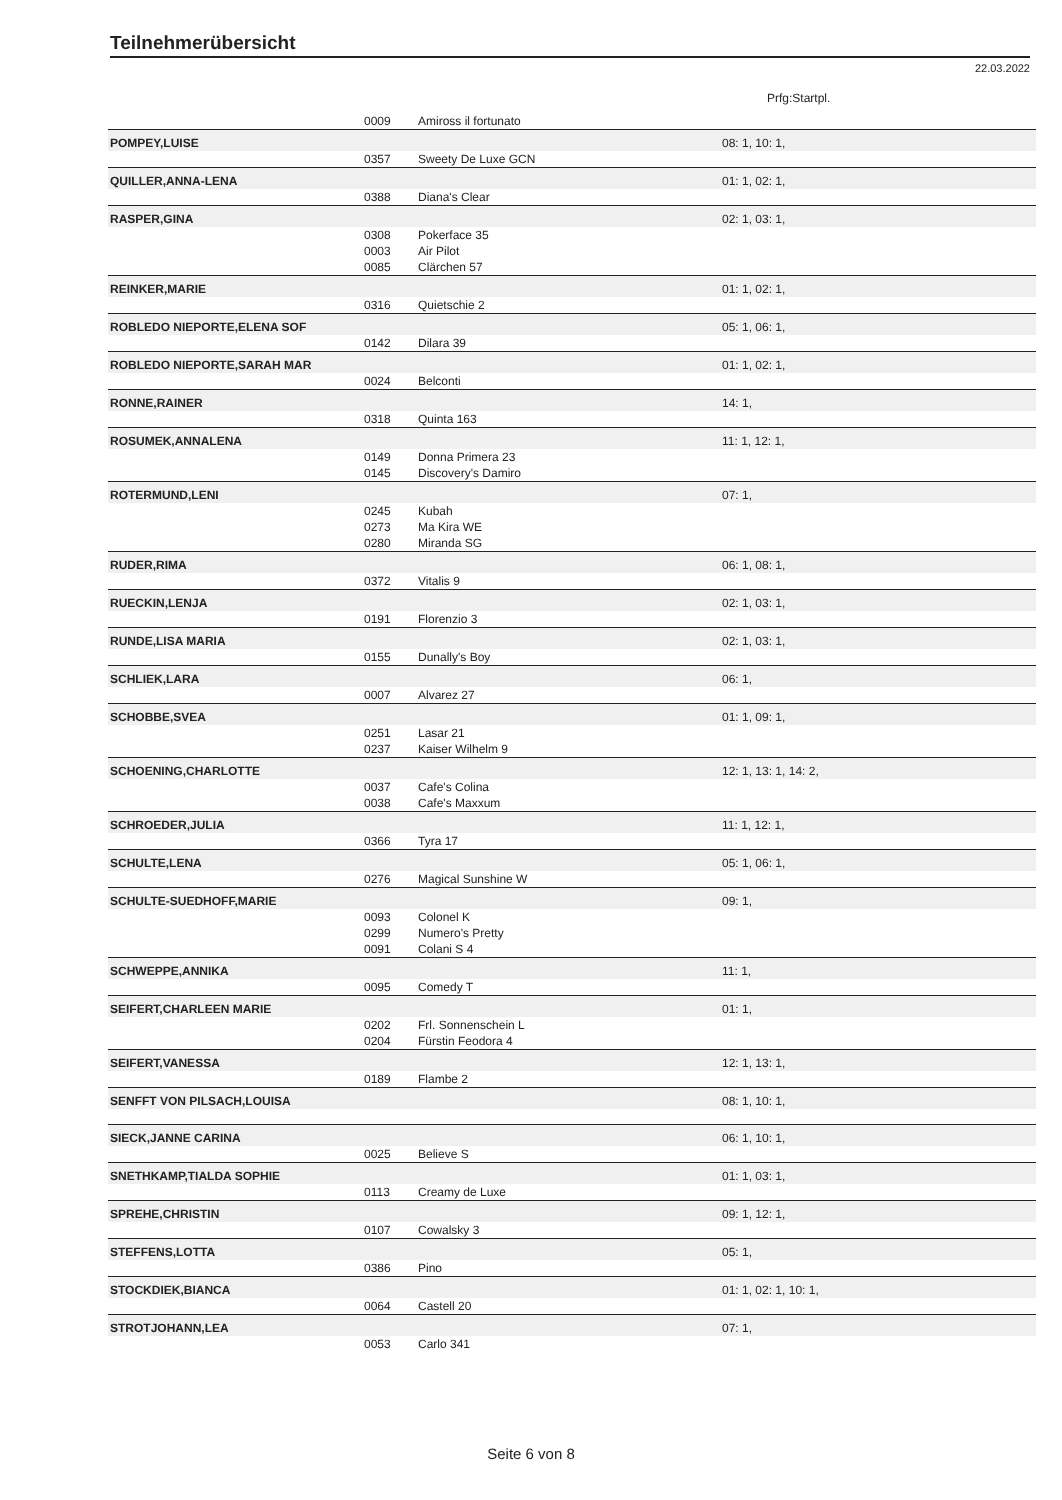Teilnehmerübersicht
22.03.2022
Prfg:Startpl.
| | 0009 | Amiross il fortunato | |
| POMPEY,LUISE | | | 08: 1, 10: 1, |
| | 0357 | Sweety De Luxe GCN | |
| QUILLER,ANNA-LENA | | | 01: 1, 02: 1, |
| | 0388 | Diana's Clear | |
| RASPER,GINA | | | 02: 1, 03: 1, |
| | 0308 | Pokerface 35 | |
| | 0003 | Air Pilot | |
| | 0085 | Clärchen 57 | |
| REINKER,MARIE | | | 01: 1, 02: 1, |
| | 0316 | Quietschie 2 | |
| ROBLEDO NIEPORTE,ELENA SOF | | | 05: 1, 06: 1, |
| | 0142 | Dilara 39 | |
| ROBLEDO NIEPORTE,SARAH MAR | | | 01: 1, 02: 1, |
| | 0024 | Belconti | |
| RONNE,RAINER | | | 14: 1, |
| | 0318 | Quinta 163 | |
| ROSUMEK,ANNALENA | | | 11: 1, 12: 1, |
| | 0149 | Donna Primera 23 | |
| | 0145 | Discovery's Damiro | |
| ROTERMUND,LENI | | | 07: 1, |
| | 0245 | Kubah | |
| | 0273 | Ma Kira WE | |
| | 0280 | Miranda SG | |
| RUDER,RIMA | | | 06: 1, 08: 1, |
| | 0372 | Vitalis 9 | |
| RUECKIN,LENJA | | | 02: 1, 03: 1, |
| | 0191 | Florenzio 3 | |
| RUNDE,LISA MARIA | | | 02: 1, 03: 1, |
| | 0155 | Dunally's Boy | |
| SCHLIEK,LARA | | | 06: 1, |
| | 0007 | Alvarez 27 | |
| SCHOBBE,SVEA | | | 01: 1, 09: 1, |
| | 0251 | Lasar 21 | |
| | 0237 | Kaiser Wilhelm 9 | |
| SCHOENING,CHARLOTTE | | | 12: 1, 13: 1, 14: 2, |
| | 0037 | Cafe's Colina | |
| | 0038 | Cafe's Maxxum | |
| SCHROEDER,JULIA | | | 11: 1, 12: 1, |
| | 0366 | Tyra 17 | |
| SCHULTE,LENA | | | 05: 1, 06: 1, |
| | 0276 | Magical Sunshine W | |
| SCHULTE-SUEDHOFF,MARIE | | | 09: 1, |
| | 0093 | Colonel K | |
| | 0299 | Numero's Pretty | |
| | 0091 | Colani S 4 | |
| SCHWEPPE,ANNIKA | | | 11: 1, |
| | 0095 | Comedy T | |
| SEIFERT,CHARLEEN MARIE | | | 01: 1, |
| | 0202 | Frl. Sonnenschein L | |
| | 0204 | Fürstin Feodora 4 | |
| SEIFERT,VANESSA | | | 12: 1, 13: 1, |
| | 0189 | Flambe 2 | |
| SENFFT VON PILSACH,LOUISA | | | 08: 1, 10: 1, |
| SIECK,JANNE CARINA | | | 06: 1, 10: 1, |
| | 0025 | Believe S | |
| SNETHKAMP,TIALDA SOPHIE | | | 01: 1, 03: 1, |
| | 0113 | Creamy de Luxe | |
| SPREHE,CHRISTIN | | | 09: 1, 12: 1, |
| | 0107 | Cowalsky 3 | |
| STEFFENS,LOTTA | | | 05: 1, |
| | 0386 | Pino | |
| STOCKDIEK,BIANCA | | | 01: 1, 02: 1, 10: 1, |
| | 0064 | Castell 20 | |
| STROTJOHANN,LEA | | | 07: 1, |
| | 0053 | Carlo 341 | |
Seite 6 von 8